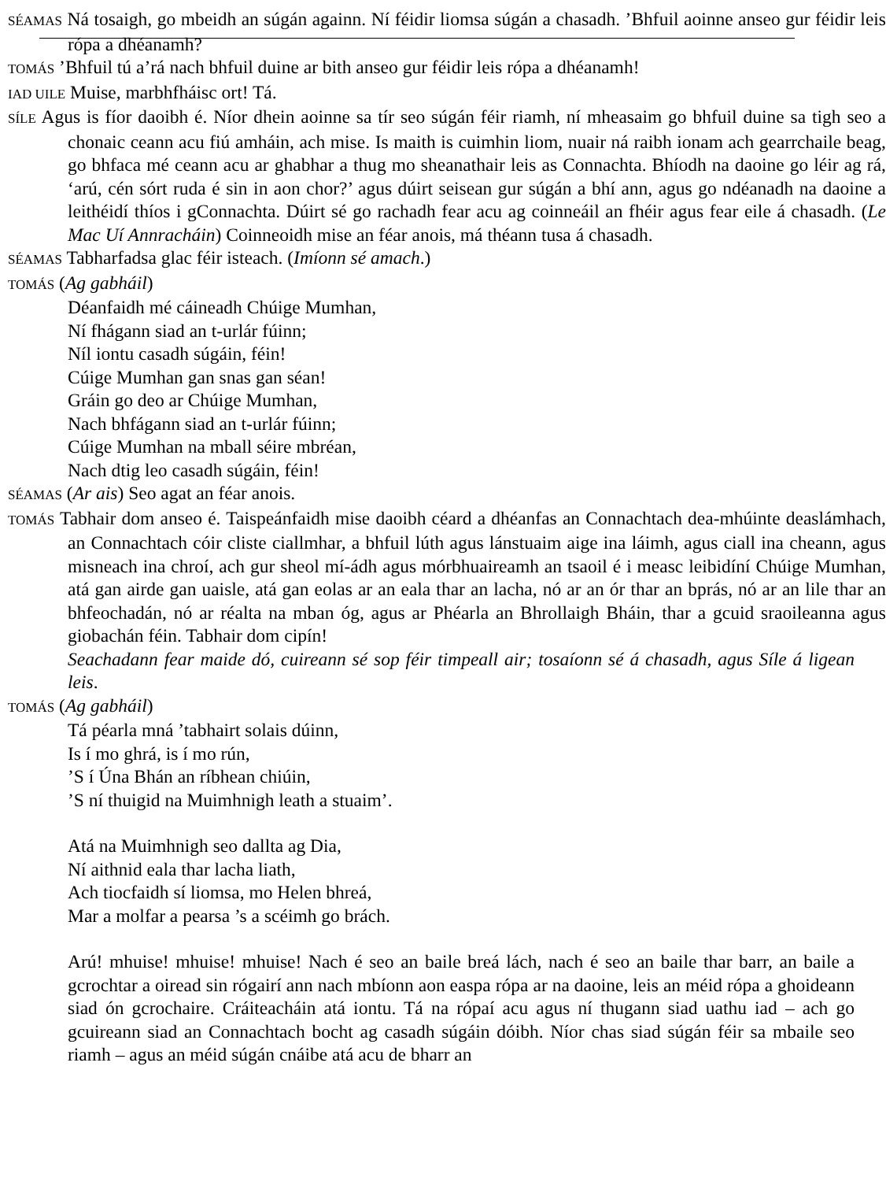SÉAMAS Ná tosaigh, go mbeidh an súgán againn. Ní féidir liomsa súgán a chasadh. ’Bhfuil aoinne anseo gur féidir leis rópa a dhéanamh?
TOMÁS ’Bhfuil tú a’rá nach bhfuil duine ar bith anseo gur féidir leis rópa a dhéanamh!
IAD UILE Muise, marbhfháisc ort! Tá.
SÍLE Agus is fíor daoibh é. Níor dhein aoinne sa tír seo súgán féir riamh, ní mheasaim go bhfuil duine sa tigh seo a chonaic ceann acu fiú amháin, ach mise. Is maith is cuimhin liom, nuair ná raibh ionam ach gearrchaile beag, go bhfaca mé ceann acu ar ghabhar a thug mo sheanathair leis as Connachta. Bhíodh na daoine go léir ag rá, ‘arú, cén sórt ruda é sin in aon chor?’ agus dúirt seisean gur súgán a bhí ann, agus go ndéanadh na daoine a leithéidí thíos i gConnachta. Dúirt sé go rachadh fear acu ag coinneáil an fhéir agus fear eile á chasadh. (Le Mac Uí Annracháin) Coinneoidh mise an féar anois, má théann tusa á chasadh.
SÉAMAS Tabharfadsa glac féir isteach. (Imíonn sé amach.)
TOMÁS (Ag gabháil)
Déanfaidh mé cáineadh Chúige Mumhan,
Ní fhágann siad an t-urlár fúinn;
Níl iontu casadh súgáin, féin!
Cúige Mumhan gan snas gan séan!
Gráin go deo ar Chúige Mumhan,
Nach bhfágann siad an t-urlár fúinn;
Cúige Mumhan na mball séire mbréan,
Nach dtig leo casadh súgáin, féin!
SÉAMAS (Ar ais) Seo agat an féar anois.
TOMÁS Tabhair dom anseo é. Taispeánfaidh mise daoibh céard a dhéanfas an Connachtach dea-mhúinte deaslámhach, an Connachtach cóir cliste ciallmhar, a bhfuil lúth agus lánstuaim aige ina láimh, agus ciall ina cheann, agus misneach ina chroí, ach gur sheol mí-ádh agus mórbhuaireamh an tsaoil é i measc leibidíní Chúige Mumhan, atá gan airde gan uaisle, atá gan eolas ar an eala thar an lacha, nó ar an ór thar an bprás, nó ar an lile thar an bhfeochadán, nó ar réalta na mban óg, agus ar Phéarla an Bhrollaigh Bháin, thar a gcuid sraoileanna agus giobachán féin. Tabhair dom cipín!
Seachadann fear maide dó, cuireann sé sop féir timpeall air; tosaíonn sé á chasadh, agus Síle á ligean leis.
TOMÁS (Ag gabháil)
Tá péarla mná ’tabhairt solais dúinn,
Is í mo ghrá, is í mo rún,
’S í Úna Bhán an ríbhean chiúin,
’S ní thuigid na Muimhnigh leath a stuaim’.
Atá na Muimhnigh seo dallta ag Dia,
Ní aithnid eala thar lacha liath,
Ach tiocfaidh sí liomsa, mo Helen bhreá,
Mar a molfar a pearsa ’s a scéimh go brách.
Arú! mhuise! mhuise! mhuise! Nach é seo an baile breá lách, nach é seo an baile thar barr, an baile a gcrochtar a oiread sin rógairí ann nach mbíonn aon easpa rópa ar na daoine, leis an méid rópa a ghoideann siad ón gcrochaire. Cráiteacháin atá iontu. Tá na rópaí acu agus ní thugann siad uathu iad – ach go gcuireann siad an Connachtach bocht ag casadh súgáin dóibh. Níor chas siad súgán féir sa mbaile seo riamh – agus an méid súgán cnáibe atá acu de bharr an